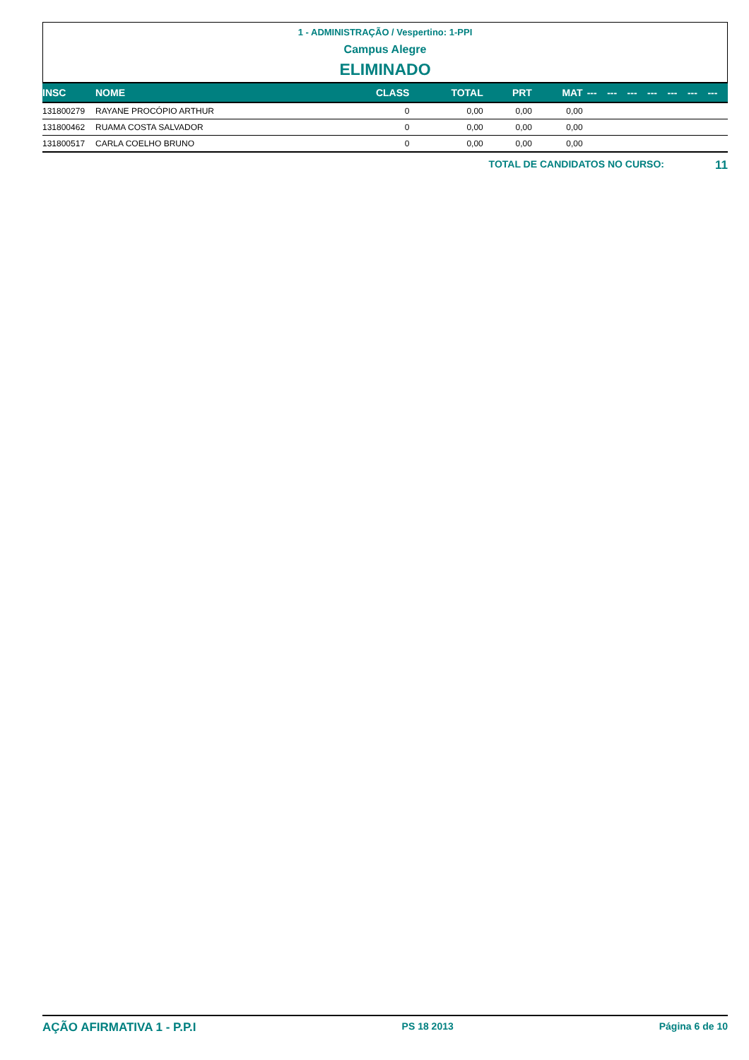1 - ADMINISTRAÇÃO / Vespertino: 1-PPI
Campus Alegre
ELIMINADO
| INSC | NOME | CLASS | TOTAL | PRT | MAT | --- | --- | --- | --- | --- | --- | --- |
| --- | --- | --- | --- | --- | --- | --- | --- | --- | --- | --- | --- | --- |
| 131800279 | RAYANE PROCÓPIO ARTHUR | 0 | 0,00 | 0,00 | 0,00 | | | | | | | |
| 131800462 | RUAMA COSTA SALVADOR | 0 | 0,00 | 0,00 | 0,00 | | | | | | | |
| 131800517 | CARLA COELHO BRUNO | 0 | 0,00 | 0,00 | 0,00 | | | | | | | |
TOTAL DE CANDIDATOS NO CURSO: 11
AÇÃO AFIRMATIVA 1 - P.P.I PS 18 2013 Página 6 de 10